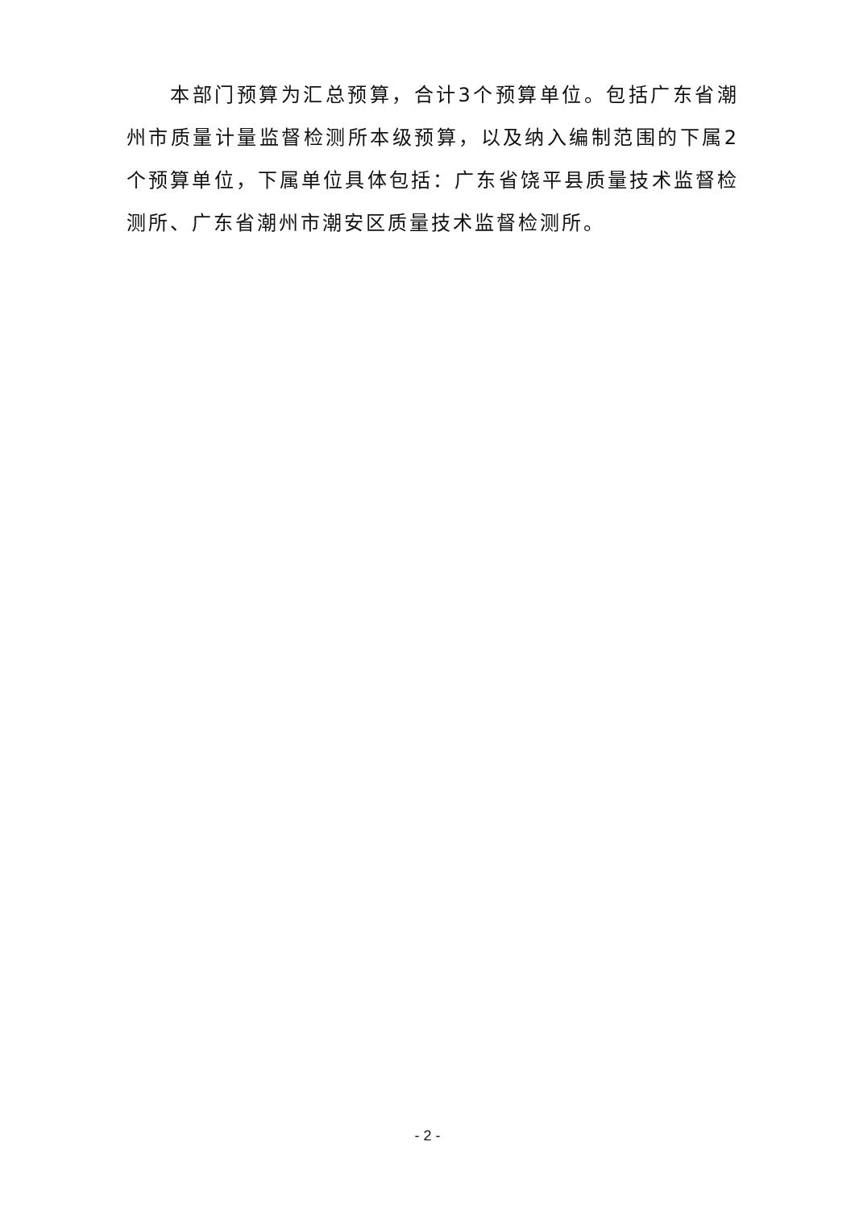本部门预算为汇总预算，合计3个预算单位。包括广东省潮州市质量计量监督检测所本级预算，以及纳入编制范围的下属2个预算单位，下属单位具体包括：广东省饶平县质量技术监督检测所、广东省潮州市潮安区质量技术监督检测所。
- 2 -